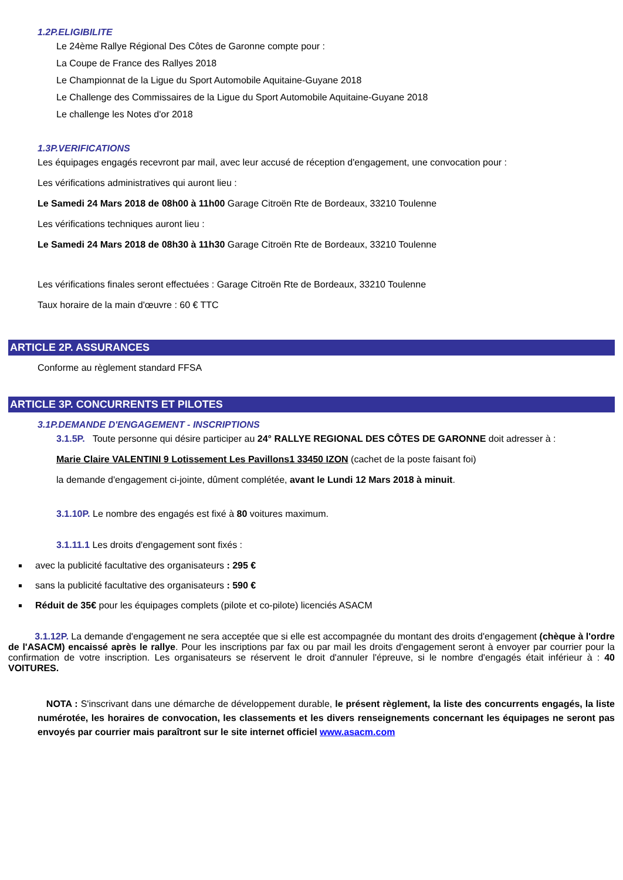1.2P.ELIGIBILITE
Le 24ème Rallye Régional Des Côtes de Garonne compte pour :
La Coupe de France des Rallyes 2018
Le Championnat de la Ligue du Sport Automobile Aquitaine-Guyane 2018
Le Challenge des Commissaires de la Ligue du Sport Automobile Aquitaine-Guyane 2018
Le challenge les Notes d'or 2018
1.3P.VERIFICATIONS
Les équipages engagés recevront par mail, avec leur accusé de réception d'engagement, une convocation pour :
Les vérifications administratives qui auront lieu :
Le Samedi 24 Mars 2018 de 08h00 à 11h00 Garage Citroën Rte de Bordeaux, 33210 Toulenne
Les vérifications techniques auront lieu :
Le Samedi 24 Mars 2018 de 08h30 à 11h30 Garage Citroën Rte de Bordeaux, 33210 Toulenne
Les vérifications finales seront effectuées : Garage Citroën Rte de Bordeaux, 33210 Toulenne
Taux horaire de la main d'œuvre : 60 € TTC
ARTICLE 2P. ASSURANCES
Conforme au règlement standard FFSA
ARTICLE 3P. CONCURRENTS ET PILOTES
3.1P.DEMANDE D'ENGAGEMENT - INSCRIPTIONS
3.1.5P. Toute personne qui désire participer au 24° RALLYE REGIONAL DES CÔTES DE GARONNE doit adresser à :
Marie Claire VALENTINI 9 Lotissement Les Pavillons1 33450 IZON (cachet de la poste faisant foi)
la demande d'engagement ci-jointe, dûment complétée, avant le Lundi 12 Mars 2018 à minuit.
3.1.10P. Le nombre des engagés est fixé à 80 voitures maximum.
3.1.11.1 Les droits d'engagement sont fixés :
avec la publicité facultative des organisateurs : 295 €
sans la publicité facultative des organisateurs : 590 €
Réduit de 35€ pour les équipages complets (pilote et co-pilote) licenciés ASACM
3.1.12P. La demande d'engagement ne sera acceptée que si elle est accompagnée du montant des droits d'engagement (chèque à l'ordre de l'ASACM) encaissé après le rallye. Pour les inscriptions par fax ou par mail les droits d'engagement seront à envoyer par courrier pour la confirmation de votre inscription. Les organisateurs se réservent le droit d'annuler l'épreuve, si le nombre d'engagés était inférieur à : 40 VOITURES.
NOTA : S'inscrivant dans une démarche de développement durable, le présent règlement, la liste des concurrents engagés, la liste numérotée, les horaires de convocation, les classements et les divers renseignements concernant les équipages ne seront pas envoyés par courrier mais paraîtront sur le site internet officiel www.asacm.com